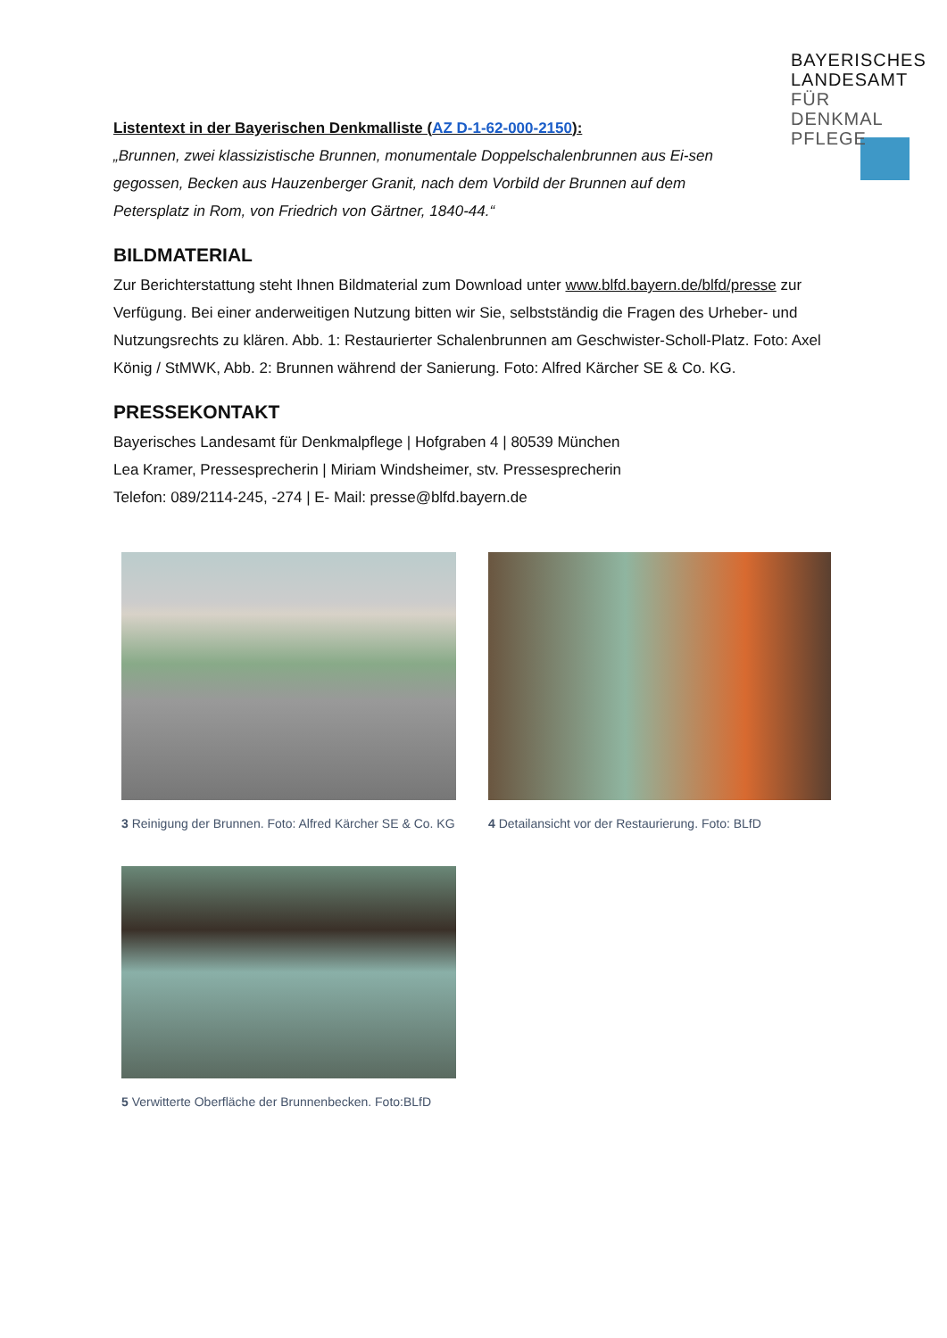BAYERISCHES
LANDESAMT
FÜR DENKMAL
PFLEGE
Listentext in der Bayerischen Denkmalliste (AZ D-1-62-000-2150):
„Brunnen, zwei klassizistische Brunnen, monumentale Doppelschalenbrunnen aus Ei-sen gegossen, Becken aus Hauzenberger Granit, nach dem Vorbild der Brunnen auf dem Petersplatz in Rom, von Friedrich von Gärtner, 1840-44.“
BILDMATERIAL
Zur Berichterstattung steht Ihnen Bildmaterial zum Download unter www.blfd.bayern.de/blfd/presse zur Verfügung. Bei einer anderweitigen Nutzung bitten wir Sie, selbstständig die Fragen des Urheber- und Nutzungsrechts zu klären. Abb. 1: Restaurierter Schalenbrunnen am Geschwister-Scholl-Platz. Foto: Axel König / StMWK, Abb. 2: Brunnen während der Sanierung. Foto: Alfred Kärcher SE & Co. KG.
PRESSEKONTAKT
Bayerisches Landesamt für Denkmalpflege | Hofgraben 4 | 80539 München
Lea Kramer, Pressesprecherin | Miriam Windsheimer, stv. Pressesprecherin
Telefon: 089/2114-245, -274 | E- Mail: presse@blfd.bayern.de
3 Reinigung der Brunnen. Foto: Alfred Kärcher SE & Co. KG
4 Detailansicht vor der Restaurierung. Foto: BLfD
5 Verwitterte Oberfläche der Brunnenbecken. Foto:BLfD